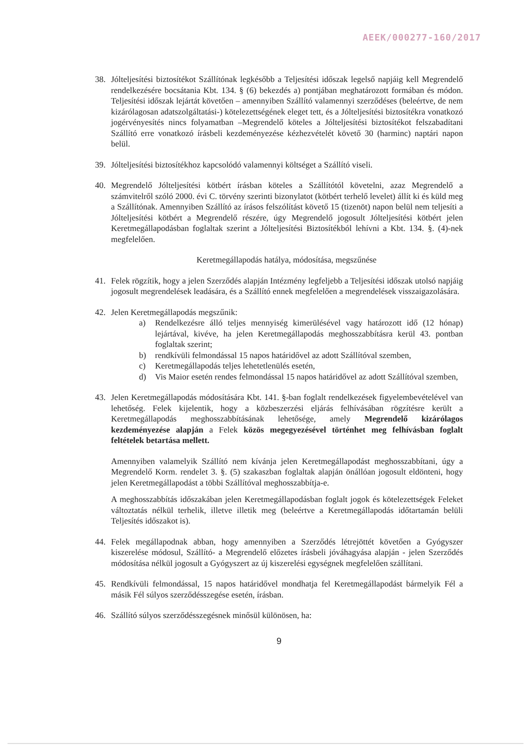AEEK/000277-160/2017
38. Jólteljesítési biztosítékot Szállítónak legkésőbb a Teljesítési időszak legelső napjáig kell Megrendelő rendelkezésére bocsátania Kbt. 134. § (6) bekezdés a) pontjában meghatározott formában és módon. Teljesítési időszak lejártát követően – amennyiben Szállító valamennyi szerződéses (beleértve, de nem kizárólagosan adatszolgáltatási-) kötelezettségének eleget tett, és a Jólteljesítési biztosítékra vonatkozó jogérvényesítés nincs folyamatban –Megrendelő köteles a Jólteljesítési biztosítékot felszabadítani Szállító erre vonatkozó írásbeli kezdeményezése kézhezvételét követő 30 (harminc) naptári napon belül.
39. Jólteljesítési biztosítékhoz kapcsolódó valamennyi költséget a Szállító viseli.
40. Megrendelő Jólteljesítési kötbért írásban köteles a Szállítótól követelni, azaz Megrendelő a számvitelről szóló 2000. évi C. törvény szerinti bizonylatot (kötbért terhelő levelet) állít ki és küld meg a Szállítónak. Amennyiben Szállító az írásos felszólítást követő 15 (tizenöt) napon belül nem teljesíti a Jólteljesítési kötbért a Megrendelő részére, úgy Megrendelő jogosult Jólteljesítési kötbért jelen Keretmegállapodásban foglaltak szerint a Jólteljesítési Biztosítékból lehívni a Kbt. 134. §. (4)-nek megfelelően.
Keretmegállapodás hatálya, módosítása, megszűnése
41. Felek rögzítik, hogy a jelen Szerződés alapján Intézmény legfeljebb a Teljesítési időszak utolsó napjáig jogosult megrendelések leadására, és a Szállító ennek megfelelően a megrendelések visszaigazolására.
42. Jelen Keretmegállapodás megszűnik:
a) Rendelkezésre álló teljes mennyiség kimerülésével vagy határozott idő (12 hónap) lejártával, kivéve, ha jelen Keretmegállapodás meghosszabbításra kerül 43. pontban foglaltak szerint;
b) rendkívüli felmondással 15 napos határidővel az adott Szállítóval szemben,
c) Keretmegállapodás teljes lehetetlenülés esetén,
d) Vis Maior esetén rendes felmondással 15 napos határidővel az adott Szállítóval szemben,
43. Jelen Keretmegállapodás módosítására Kbt. 141. §-ban foglalt rendelkezések figyelembevételével van lehetőség. Felek kijelentik, hogy a közbeszerzési eljárás felhívásában rögzítésre került a Keretmegállapodás meghosszabbításának lehetősége, amely Megrendelő kizárólagos kezdeményezése alapján a Felek közös megegyezésével történhet meg felhívásban foglalt feltételek betartása mellett.
Amennyiben valamelyik Szállító nem kívánja jelen Keretmegállapodást meghosszabbítani, úgy a Megrendelő Korm. rendelet 3. §. (5) szakaszban foglaltak alapján önállóan jogosult eldönteni, hogy jelen Keretmegállapodást a többi Szállítóval meghosszabbítja-e.
A meghosszabbítás időszakában jelen Keretmegállapodásban foglalt jogok és kötelezettségek Feleket változtatás nélkül terhelik, illetve illetik meg (beleértve a Keretmegállapodás időtartamán belüli Teljesítés időszakot is).
44. Felek megállapodnak abban, hogy amennyiben a Szerződés létrejöttét követően a Gyógyszer kiszerelése módosul, Szállító- a Megrendelő előzetes írásbeli jóváhagyása alapján - jelen Szerződés módosítása nélkül jogosult a Gyógyszert az új kiszerelési egységnek megfelelően szállítani.
45. Rendkívüli felmondással, 15 napos határidővel mondhatja fel Keretmegállapodást bármelyik Fél a másik Fél súlyos szerződésszegése esetén, írásban.
46. Szállító súlyos szerződésszegésnek minősül különösen, ha:
9